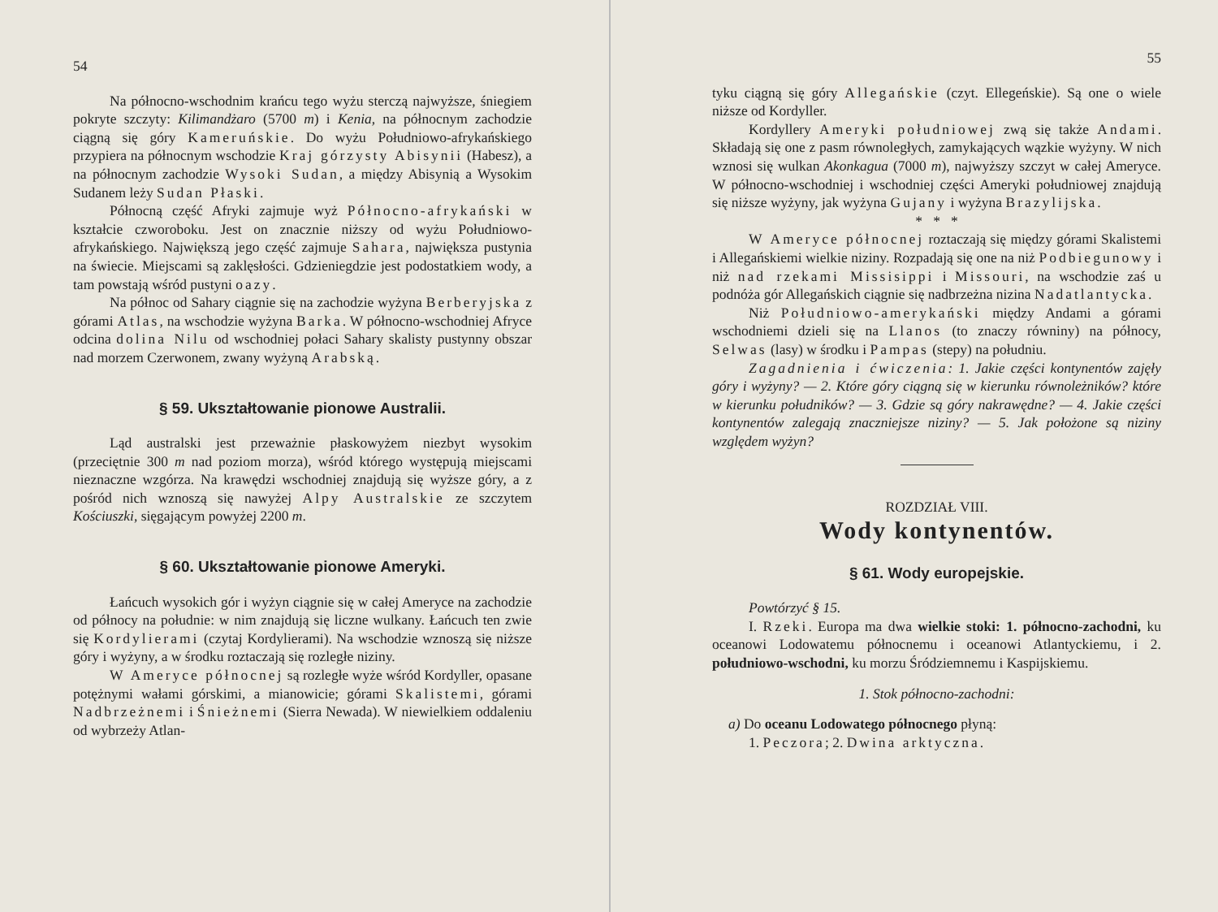54
Na północno-wschodnim krańcu tego wyżu sterczą najwyższe, śniegiem pokryte szczyty: Kilimandżaro (5700 m) i Kenia, na północnym zachodzie ciągną się góry Kameruńskie. Do wyżu Południowo-afrykańskiego przypiera na północnym wschodzie Kraj górzysty Abisynii (Habesz), a na północnym zachodzie Wysoki Sudan, a między Abisynią a Wysokim Sudanem leży Sudan Płaski.
Północną część Afryki zajmuje wyż Północno-afrykański w kształcie czworoboku. Jest on znacznie niższy od wyżu Południowo-afrykańskiego. Największą jego część zajmuje Sahara, największa pustynia na świecie. Miejscami są zaklęsłości. Gdzieniegdzie jest podostatkiem wody, a tam powstają wśród pustyni oazy.
Na północ od Sahary ciągnie się na zachodzie wyżyna Berberyjska z górami Atlas, na wschodzie wyżyna Barka. W północno-wschodniej Afryce odcina dolina Nilu od wschodniej połaci Sahary skalisty pustynny obszar nad morzem Czerwonem, zwany wyżyną Arabską.
§ 59. Ukształtowanie pionowe Australii.
Ląd australski jest przeważnie płaskowyżem niezbyt wysokim (przeciętnie 300 m nad poziom morza), wśród którego występują miejscami nieznaczne wzgórza. Na krawędzi wschodniej znajdują się wyższe góry, a z pośród nich wznoszą się nawyżej Alpy Australskie ze szczytem Kościuszki, sięgającym powyżej 2200 m.
§ 60. Ukształtowanie pionowe Ameryki.
Łańcuch wysokich gór i wyżyn ciągnie się w całej Ameryce na zachodzie od północy na południe: w nim znajdują się liczne wulkany. Łańcuch ten zwie się Kordylierami (czytaj Kordylierami). Na wschodzie wznoszą się niższe góry i wyżyny, a w środku roztaczają się rozległe niziny.
W Ameryce północnej są rozległe wyże wśród Kordyller, opasane potężnymi wałami górskimi, a mianowicie; górami Skalistemi, górami Nadbrzeżnemi i Śnieżnemi (Sierra Newada). W niewielkiem oddaleniu od wybrzeży Atlan-
55
tyku ciągną się góry Allegańskie (czyt. Ellegeńskie). Są one o wiele niższe od Kordyller.
Kordyllery Ameryki południowej zwą się także Andami. Składają się one z pasm równoległych, zamykających wązkie wyżyny. W nich wznosi się wulkan Akonkagua (7000 m), najwyższy szczyt w całej Ameryce. W północno-wschodniej i wschodniej części Ameryki południowej znajdują się niższe wyżyny, jak wyżyna Gujany i wyżyna Brazylijska.
* * *
W Ameryce północnej roztaczają się między górami Skalistemi i Allegańskiemi wielkie niziny. Rozpadają się one na niż Podbiegunowy i niż nad rzekami Missisippi i Missouri, na wschodzie zaś u podnóża gór Allegańskich ciągnie się nadbrzeżna nizina Nadatlantycka.
Niż Południowo-amerykański między Andami a górami wschodniemi dzieli się na Llanos (to znaczy równiny) na północy, Selwas (lasy) w środku i Pampas (stepy) na południu.
Zagadnienia i ćwiczenia: 1. Jakie części kontynentów zajęły góry i wyżyny? — 2. Które góry ciągną się w kierunku równoleżników? które w kierunku południków? — 3. Gdzie są góry nakrawędne? — 4. Jakie części kontynentów zalegają znaczniejsze niziny? — 5. Jak położone są niziny względem wyżyn?
ROZDZIAŁ VIII.
Wody kontynentów.
§ 61. Wody europejskie.
Powtórzyć § 15.
I. Rzeki. Europa ma dwa wielkie stoki: 1. północno-zachodni, ku oceanowi Lodowatemu północnemu i oceanowi Atlantyckiemu, i 2. południowo-wschodni, ku morzu Śródziemnemu i Kaspijskiemu.
1. Stok północno-zachodni:
a) Do oceanu Lodowatego północnego płyną:
1. Peczora; 2. Dwina arktyczna.